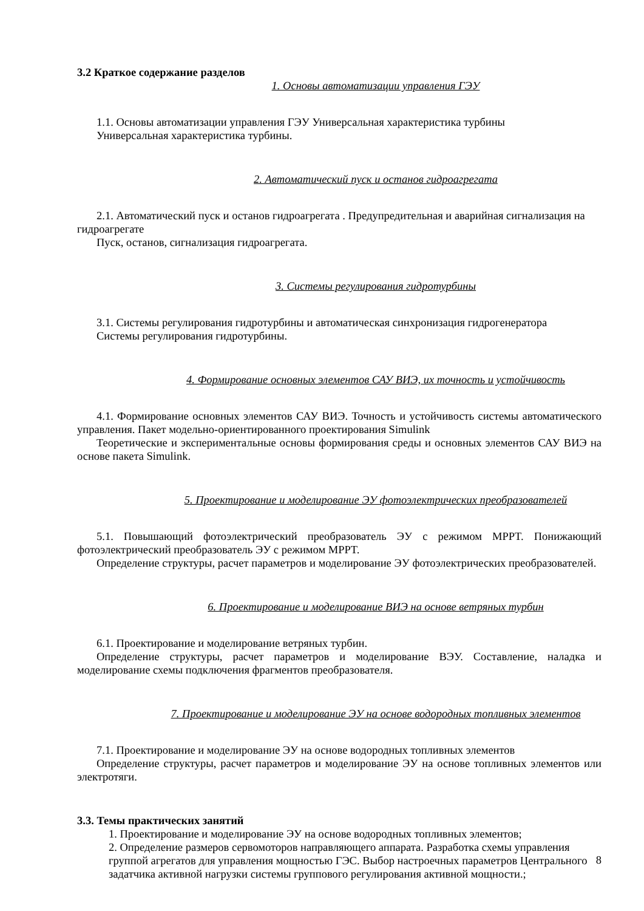3.2 Краткое содержание разделов
1. Основы автоматизации управления ГЭУ
1.1. Основы автоматизации управления ГЭУ Универсальная характеристика турбины
Универсальная характеристика турбины.
2. Автоматический пуск и останов гидроагрегата
2.1. Автоматический пуск и останов гидроагрегата . Предупредительная и аварийная сигнализация на гидроагрегате
Пуск, останов, сигнализация гидроагрегата.
3. Системы регулирования гидротурбины
3.1. Системы регулирования гидротурбины и автоматическая синхронизация гидрогенератора
Системы регулирования гидротурбины.
4. Формирование основных элементов САУ ВИЭ, их точность и устойчивость
4.1. Формирование основных элементов САУ ВИЭ. Точность и устойчивость системы автоматического управления. Пакет модельно-ориентированного проектирования Simulink
Теоретические и экспериментальные основы формирования среды и основных элементов САУ ВИЭ на основе пакета Simulink.
5. Проектирование и моделирование ЭУ фотоэлектрических преобразователей
5.1. Повышающий фотоэлектрический преобразователь ЭУ с режимом MPPT. Понижающий фотоэлектрический преобразователь ЭУ с режимом MPPT.
Определение структуры, расчет параметров и моделирование ЭУ фотоэлектрических преобразователей.
6. Проектирование и моделирование ВИЭ на основе ветряных турбин
6.1. Проектирование и моделирование ветряных турбин.
Определение структуры, расчет параметров и моделирование ВЭУ. Составление, наладка и моделирование схемы подключения фрагментов преобразователя.
7. Проектирование и моделирование ЭУ на основе водородных топливных элементов
7.1. Проектирование и моделирование ЭУ на основе водородных топливных элементов
Определение структуры, расчет параметров и моделирование ЭУ на основе топливных элементов или электротяги.
3.3. Темы практических занятий
1. Проектирование и моделирование ЭУ на основе водородных топливных элементов;
2. Определение размеров сервомоторов направляющего аппарата. Разработка схемы управления группой агрегатов для управления мощностью ГЭС. Выбор настроечных параметров Центрального задатчика активной нагрузки системы группового регулирования активной мощности.;
8